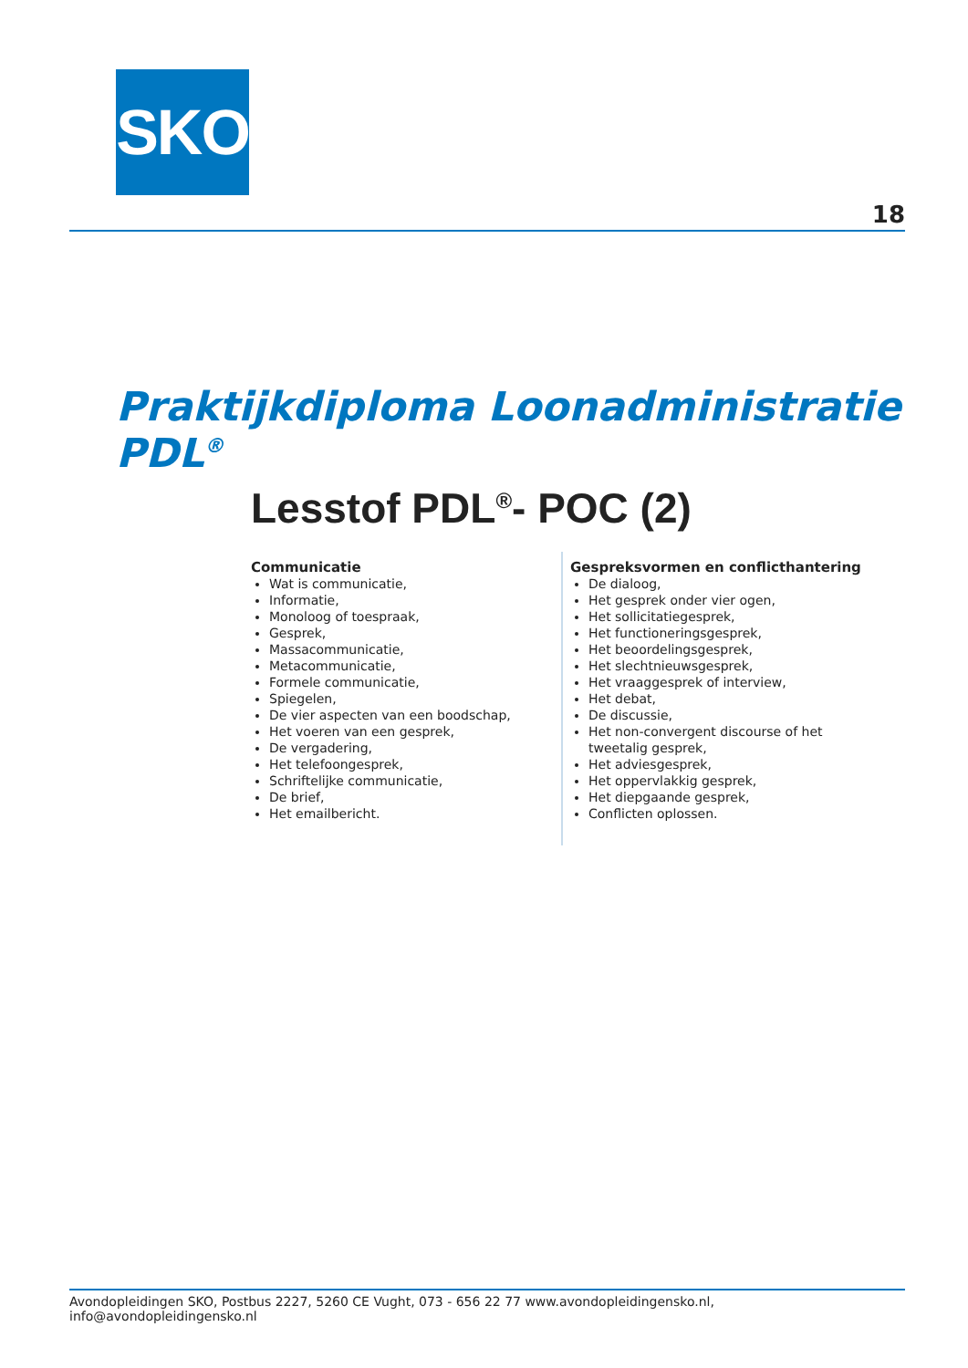SKO
18
Praktijkdiploma Loonadministratie PDL<sup>®</sup>
Lesstof PDL<sup>®</sup>- POC (2)
Communicatie
Wat is communicatie,
Informatie,
Monoloog of toespraak,
Gesprek,
Massacommunicatie,
Metacommunicatie,
Formele communicatie,
Spiegelen,
De vier aspecten van een boodschap,
Het voeren van een gesprek,
De vergadering,
Het telefoongesprek,
Schriftelijke communicatie,
De brief,
Het emailbericht.
Gespreksvormen en conflicthantering
De dialoog,
Het gesprek onder vier ogen,
Het sollicitatiegesprek,
Het functioneringsgesprek,
Het beoordelingsgesprek,
Het slechtnieuwsgesprek,
Het vraaggesprek of interview,
Het debat,
De discussie,
Het non-convergent discourse of het tweetalig gesprek,
Het adviesgesprek,
Het oppervlakkig gesprek,
Het diepgaande gesprek,
Conflicten oplossen.
Avondopleidingen SKO, Postbus 2227, 5260 CE Vught, 073 - 656 22 77 www.avondopleidingensko.nl, info@avondopleidingensko.nl